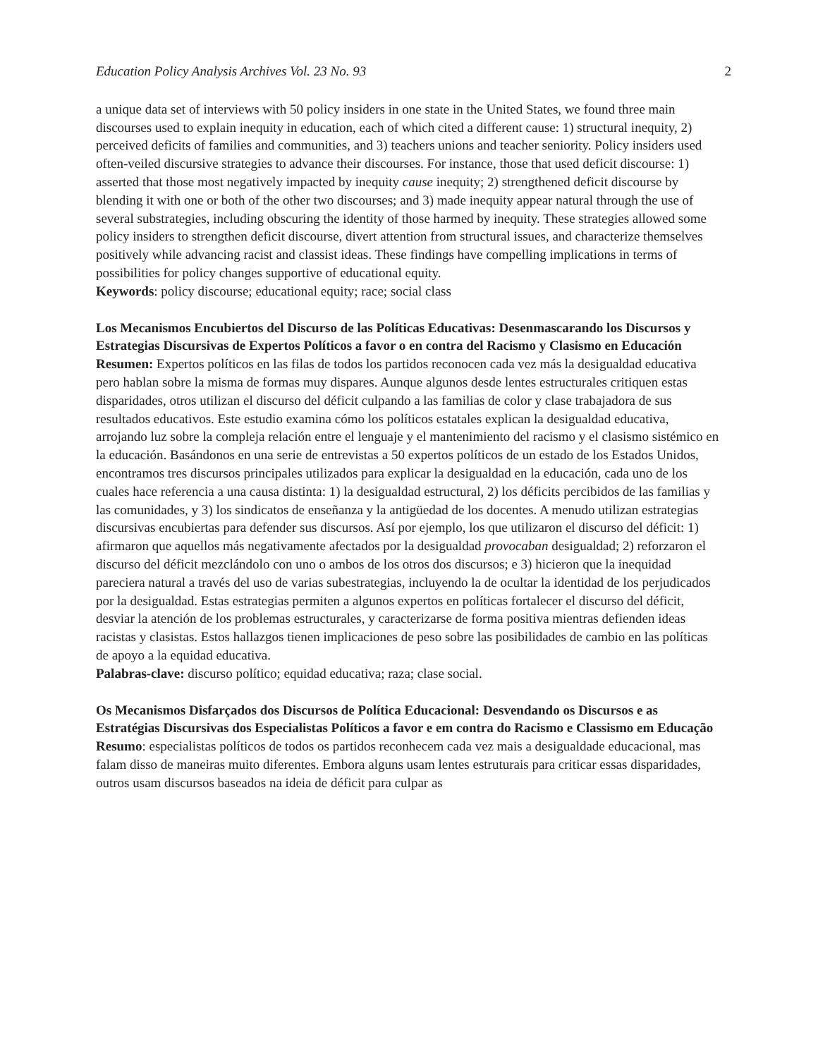Education Policy Analysis Archives Vol. 23 No. 93 2
a unique data set of interviews with 50 policy insiders in one state in the United States, we found three main discourses used to explain inequity in education, each of which cited a different cause: 1) structural inequity, 2) perceived deficits of families and communities, and 3) teachers unions and teacher seniority. Policy insiders used often-veiled discursive strategies to advance their discourses. For instance, those that used deficit discourse: 1) asserted that those most negatively impacted by inequity cause inequity; 2) strengthened deficit discourse by blending it with one or both of the other two discourses; and 3) made inequity appear natural through the use of several substrategies, including obscuring the identity of those harmed by inequity. These strategies allowed some policy insiders to strengthen deficit discourse, divert attention from structural issues, and characterize themselves positively while advancing racist and classist ideas. These findings have compelling implications in terms of possibilities for policy changes supportive of educational equity.
Keywords: policy discourse; educational equity; race; social class
Los Mecanismos Encubiertos del Discurso de las Políticas Educativas: Desenmascarando los Discursos y Estrategias Discursivas de Expertos Políticos a favor o en contra del Racismo y Clasismo en Educación
Resumen: Expertos políticos en las filas de todos los partidos reconocen cada vez más la desigualdad educativa pero hablan sobre la misma de formas muy dispares. Aunque algunos desde lentes estructurales critiquen estas disparidades, otros utilizan el discurso del déficit culpando a las familias de color y clase trabajadora de sus resultados educativos. Este estudio examina cómo los políticos estatales explican la desigualdad educativa, arrojando luz sobre la compleja relación entre el lenguaje y el mantenimiento del racismo y el clasismo sistémico en la educación. Basándonos en una serie de entrevistas a 50 expertos políticos de un estado de los Estados Unidos, encontramos tres discursos principales utilizados para explicar la desigualdad en la educación, cada uno de los cuales hace referencia a una causa distinta: 1) la desigualdad estructural, 2) los déficits percibidos de las familias y las comunidades, y 3) los sindicatos de enseñanza y la antigüedad de los docentes. A menudo utilizan estrategias discursivas encubiertas para defender sus discursos. Así por ejemplo, los que utilizaron el discurso del déficit: 1) afirmaron que aquellos más negativamente afectados por la desigualdad provocaban desigualdad; 2) reforzaron el discurso del déficit mezclándolo con uno o ambos de los otros dos discursos; e 3) hicieron que la inequidad pareciera natural a través del uso de varias subestrategias, incluyendo la de ocultar la identidad de los perjudicados por la desigualdad. Estas estrategias permiten a algunos expertos en políticas fortalecer el discurso del déficit, desviar la atención de los problemas estructurales, y caracterizarse de forma positiva mientras defienden ideas racistas y clasistas. Estos hallazgos tienen implicaciones de peso sobre las posibilidades de cambio en las políticas de apoyo a la equidad educativa.
Palabras-clave: discurso político; equidad educativa; raza; clase social.
Os Mecanismos Disfarçados dos Discursos de Política Educacional: Desvendando os Discursos e as Estratégias Discursivas dos Especialistas Políticos a favor e em contra do Racismo e Classismo em Educação
Resumo: especialistas políticos de todos os partidos reconhecem cada vez mais a desigualdade educacional, mas falam disso de maneiras muito diferentes. Embora alguns usam lentes estruturais para criticar essas disparidades, outros usam discursos baseados na ideia de déficit para culpar as